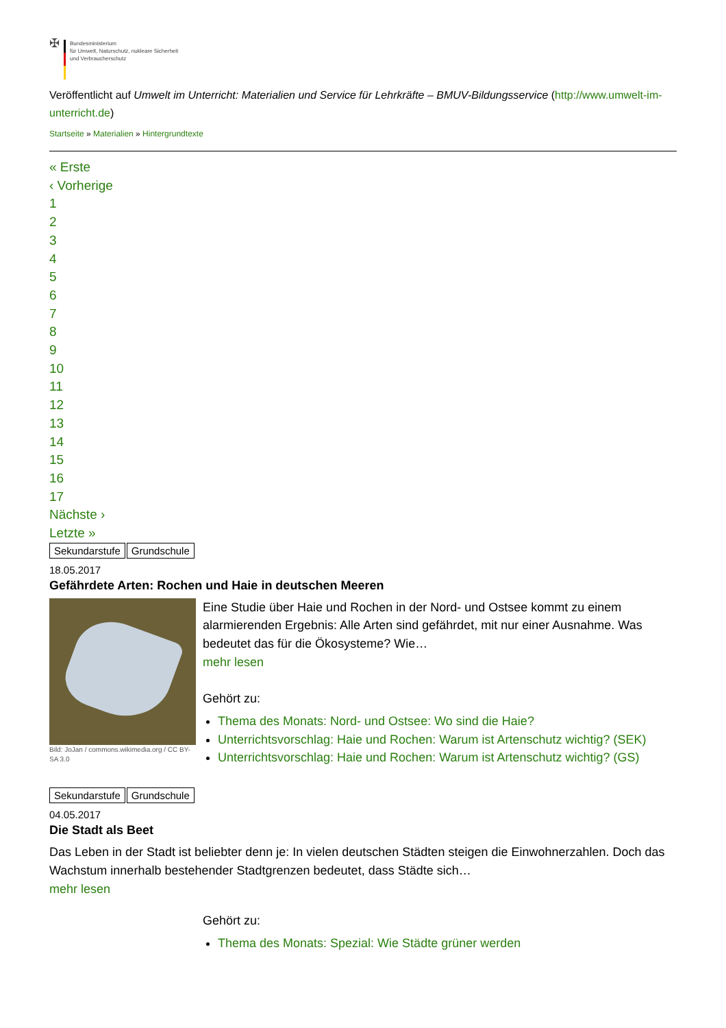✠
Bundesministerium
für Umwelt, Naturschutz, nukleare Sicherheit
und Verbraucherschutz
Veröffentlicht auf Umwelt im Unterricht: Materialien und Service für Lehrkräfte – BMUV-Bildungsservice (http://www.umwelt-im-unterricht.de)
Startseite » Materialien » Hintergrundtexte
« Erste
‹ Vorherige
1
2
3
4
5
6
7
8
9
10
11
12
13
14
15
16
17
Nächste ›
Letzte »
Sekundarstufe Grundschule
18.05.2017
Gefährdete Arten: Rochen und Haie in deutschen Meeren
Bild: JoJan / commons.wikimedia.org / CC BY-SA 3.0
Eine Studie über Haie und Rochen in der Nord- und Ostsee kommt zu einem alarmierenden Ergebnis: Alle Arten sind gefährdet, mit nur einer Ausnahme. Was bedeutet das für die Ökosysteme? Wie…
mehr lesen
Gehört zu:
Thema des Monats: Nord- und Ostsee: Wo sind die Haie?
Unterrichtsvorschlag: Haie und Rochen: Warum ist Artenschutz wichtig? (SEK)
Unterrichtsvorschlag: Haie und Rochen: Warum ist Artenschutz wichtig? (GS)
Sekundarstufe Grundschule
04.05.2017
Die Stadt als Beet
Das Leben in der Stadt ist beliebter denn je: In vielen deutschen Städten steigen die Einwohnerzahlen. Doch das Wachstum innerhalb bestehender Stadtgrenzen bedeutet, dass Städte sich…
mehr lesen
Gehört zu:
Thema des Monats: Spezial: Wie Städte grüner werden